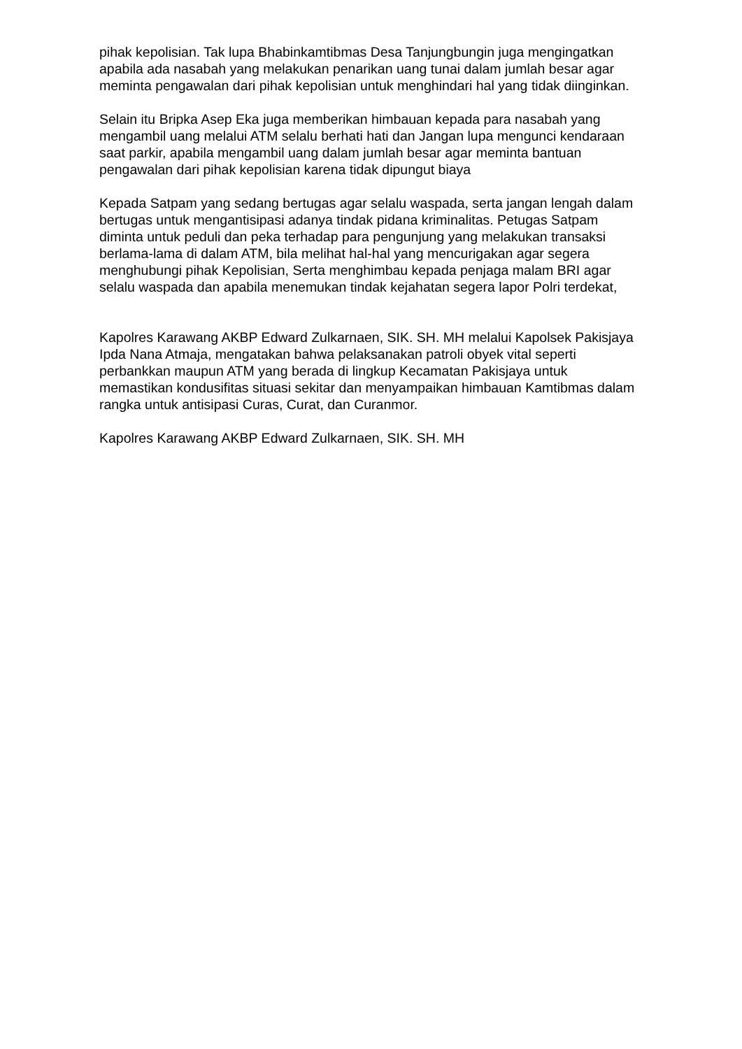pihak kepolisian. Tak lupa Bhabinkamtibmas Desa Tanjungbungin juga mengingatkan apabila ada nasabah yang melakukan penarikan uang tunai dalam jumlah besar agar meminta pengawalan dari pihak kepolisian untuk menghindari hal yang tidak diinginkan.
Selain itu Bripka Asep Eka juga memberikan himbauan kepada para nasabah yang mengambil uang melalui ATM selalu berhati hati dan Jangan lupa mengunci kendaraan saat parkir, apabila mengambil uang dalam jumlah besar agar meminta bantuan pengawalan dari pihak kepolisian karena tidak dipungut biaya
Kepada Satpam yang sedang bertugas agar selalu waspada, serta jangan lengah dalam bertugas untuk mengantisipasi adanya tindak pidana kriminalitas. Petugas Satpam diminta untuk peduli dan peka terhadap para pengunjung yang melakukan transaksi berlama-lama di dalam ATM, bila melihat hal-hal yang mencurigakan agar segera menghubungi pihak Kepolisian, Serta menghimbau kepada penjaga malam BRI agar selalu waspada dan apabila menemukan tindak kejahatan segera lapor Polri terdekat,
Kapolres Karawang AKBP Edward Zulkarnaen, SIK. SH. MH melalui Kapolsek Pakisjaya Ipda Nana Atmaja, mengatakan bahwa pelaksanakan patroli obyek vital seperti perbankkan maupun ATM yang berada di lingkup Kecamatan Pakisjaya untuk memastikan kondusifitas situasi sekitar dan menyampaikan himbauan Kamtibmas dalam rangka untuk antisipasi Curas, Curat, dan Curanmor.
Kapolres Karawang AKBP Edward Zulkarnaen, SIK. SH. MH